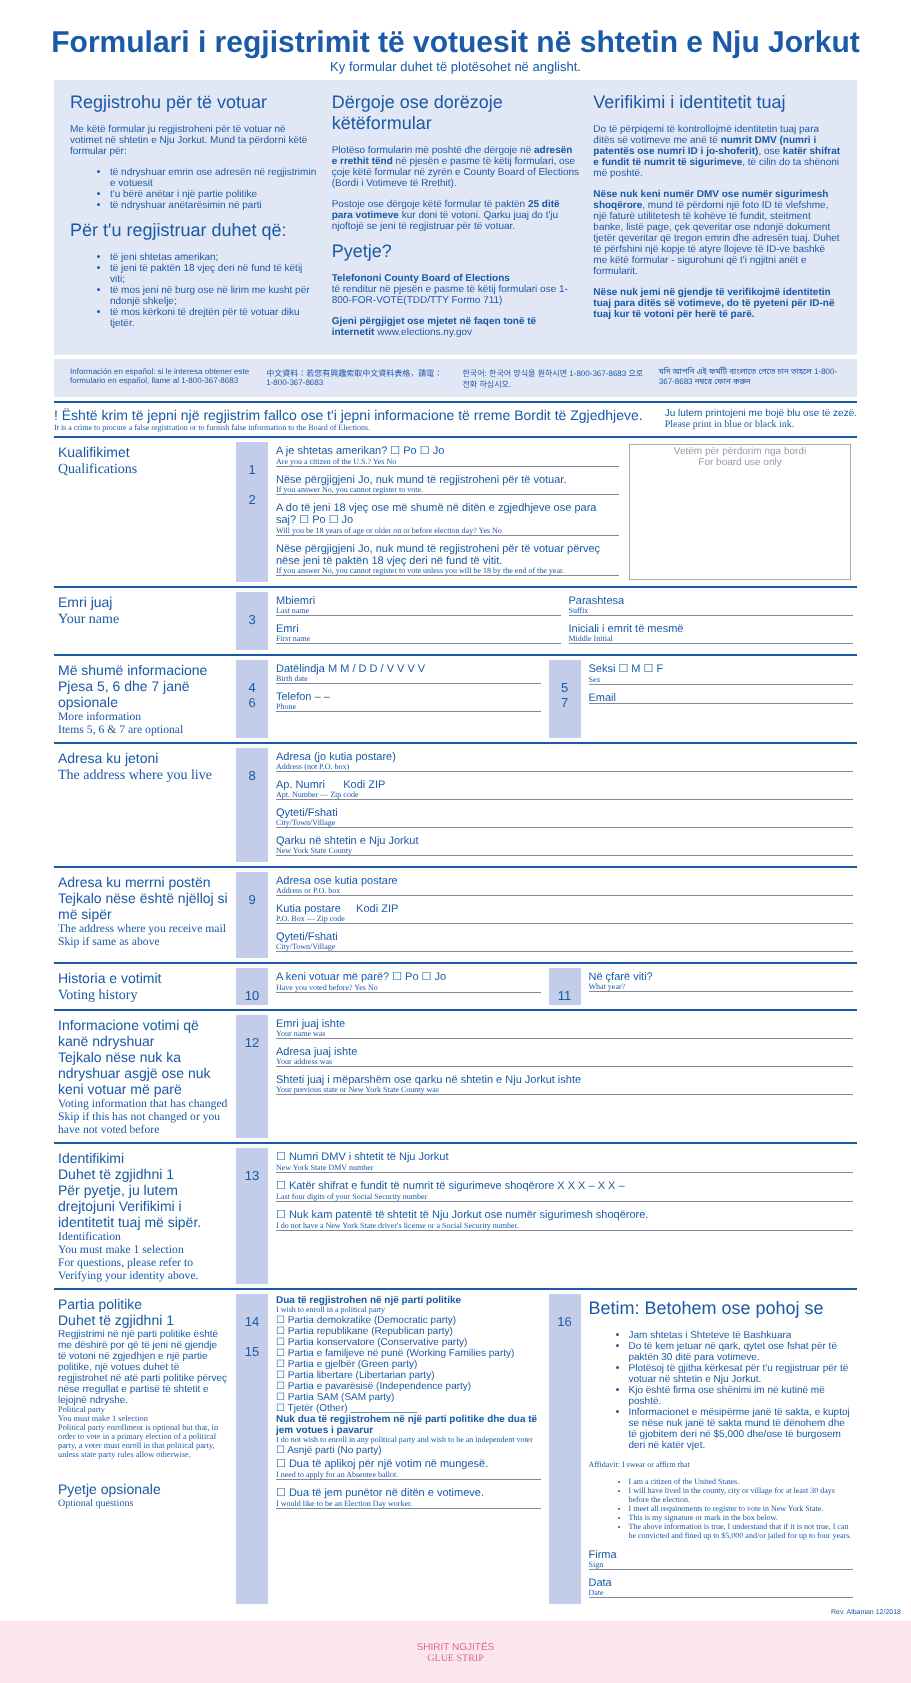Formulari i regjistrimit të votuesit në shtetin e Nju Jorkut
Ky formular duhet të plotësohet në anglisht.
Regjistrohu për të votuar
Me këtë formular ju regjistroheni për të votuar në votimet në shtetin e Nju Jorkut. Mund ta përdorni këtë formular për:
të ndryshuar emrin ose adresën në regjistrimin e votuesit
t'u bërë anëtar i një partie politike
të ndryshuar anëtarësimin në parti
Për t'u regjistruar duhet që:
të jeni shtetas amerikan;
të jeni të paktën 18 vjeç deri në fund të këtij viti;
të mos jeni në burg ose në lirim me kusht për ndonjë shkelje;
të mos kërkoni të drejtën për të votuar diku tjetër.
Dërgoje ose dorëzoje këtëformular
Plotëso formularin më poshtë dhe dërgoje në adresën e rrethit tënd në pjesën e pasme të këtij formulari, ose çoje këtë formular në zyrën e County Board of Elections (Bordi i Votimeve të Rrethit).
Postoje ose dërgoje këtë formular të paktën 25 ditë para votimeve kur doni të votoni. Qarku juaj do t'ju njoftojë se jeni të regjistruar për të votuar.
Pyetje?
Telefononi County Board of Elections
të renditur në pjesën e pasme të këtij formulari ose 1-800-FOR-VOTE(TDD/TTY Formo 711)
Gjeni përgjigjet ose mjetet në faqen tonë të internetit www.elections.ny.gov
Verifikimi i identitetit tuaj
Do të përpiqemi të kontrollojmë identitetin tuaj para ditës së votimeve me anë të numrit DMV (numri i patentës ose numri ID i jo-shoferit), ose katër shifrat e fundit të numrit të sigurimeve, të cilin do ta shënoni më poshtë.
Nëse nuk keni numër DMV ose numër sigurimesh shoqërore, mund të përdorni një foto ID të vlefshme, një faturë utilitetesh të kohëve të fundit, steitment banke, listë page, çek qeveritar ose ndonjë dokument tjetër qeveritar që tregon emrin dhe adresën tuaj. Duhet të përfshini një kopje të atyre llojeve të ID-ve bashkë me këtë formular - sigurohuni që t'i ngjitni anët e formularit.
Nëse nuk jemi në gjendje të verifikojmë identitetin tuaj para ditës së votimeve, do të pyeteni për ID-në tuaj kur të votoni për herë të parë.
Información en español: si le interesa obtener este formulario en español, llame al 1-800-367-8683
中文資料：若您有興趣索取中文資料表格，請電：1-800-367-8683
한국어: 한국어 양식을 원하시면 1-800-367-8683 으로 전화 하십시오.
যদি আপনি এই ফর্মটি বাংলাতে পেতে চান তাহলে 1-800-367-8683 নম্বরে ফোন করুন
! Është krim të jepni një regjistrim fallco ose t'i jepni informacione të rreme Bordit të Zgjedhjeve.
It is a crime to procure a false registration or to furnish false information to the Board of Elections.
Ju lutem printojeni me bojë blu ose të zezë.
Please print in blue or black ink.
Kualifikimet
Qualifications
1
2
A je shtetas amerikan? ☐ Po ☐ Jo
Are you a citizen of the U.S.? Yes No
Nëse përgjigjeni Jo, nuk mund të regjistroheni për të votuar.
If you answer No, you cannot register to vote.
A do të jeni 18 vjeç ose më shumë në ditën e zgjedhjeve ose para saj? ☐ Po ☐ Jo
Will you be 18 years of age or older on or before election day? Yes No
Nëse përgjigjeni Jo, nuk mund të regjistroheni për të votuar përveç nëse jeni të paktën 18 vjeç deri në fund të vitit.
If you answer No, you cannot register to vote unless you will be 18 by the end of the year.
Vetëm për përdorim nga bordi
For board use only
Emri juaj
Your name
3
Mbiemri
Last name
Emri
First name
Parashtesa
Suffix
Iniciali i emrit të mesmë
Middle Initial
Më shumë informacione
Pjesa 5, 6 dhe 7 janë opsionale
More information
Items 5, 6 & 7 are optional
4
6
Datëlindja M M / D D / V V V V
Birth date
Telefon – –
Phone
5
7
Seksi ☐ M ☐ F
Sex
Email
Adresa ku jetoni
The address where you live
8
Adresa (jo kutia postare)
Address (not P.O. box)
Ap. Numri Kodi ZIP
Apt. Number — Zip code
Qyteti/Fshati
City/Town/Village
Qarku në shtetin e Nju Jorkut
New York State County
Adresa ku merrni postën
Tejkalo nëse është njëlloj si më sipër
The address where you receive mail
Skip if same as above
9
Adresa ose kutia postare
Address or P.O. box
Kutia postare Kodi ZIP
P.O. Box — Zip code
Qyteti/Fshati
City/Town/Village
Historia e votimit
Voting history
10
A keni votuar më parë? ☐ Po ☐ Jo
Have you voted before? Yes No
11
Në çfarë viti?
What year?
Informacione votimi që kanë ndryshuar
Tejkalo nëse nuk ka ndryshuar asgjë ose nuk keni votuar më parë
Voting information that has changed
Skip if this has not changed or you have not voted before
12
Emri juaj ishte
Your name was
Adresa juaj ishte
Your address was
Shteti juaj i mëparshëm ose qarku në shtetin e Nju Jorkut ishte
Your previous state or New York State County was
Identifikimi
Duhet të zgjidhni 1
Për pyetje, ju lutem drejtojuni Verifikimi i identitetit tuaj më sipër.
Identification
You must make 1 selection
For questions, please refer to Verifying your identity above.
13
☐ Numri DMV i shtetit të Nju Jorkut
New York State DMV number
☐ Katër shifrat e fundit të numrit të sigurimeve shoqërore X X X – X X –
Last four digits of your Social Security number
☐ Nuk kam patentë të shtetit të Nju Jorkut ose numër sigurimesh shoqërore.
I do not have a New York State driver's license or a Social Security number.
Partia politike
Duhet të zgjidhni 1
Regjistrimi në një parti politike është me dëshirë por që të jeni në gjendje të votoni në zgjedhjen e një partie politike, një votues duhet të regjistrohet në atë parti politike përveç nëse rregullat e partisë të shtetit e lejojnë ndryshe.
Political party
You must make 1 selection
Political party enrollment is optional but that, in order to vote in a primary election of a political party, a voter must enroll in that political party, unless state party rules allow otherwise.
Pyetje opsionale
Optional questions
14
15
Dua të regjistrohen në një parti politike
I wish to enroll in a political party
☐ Partia demokratike (Democratic party)
☐ Partia republikane (Republican party)
☐ Partia konservatore (Conservative party)
☐ Partia e familjeve në punë (Working Families party)
☐ Partia e gjelbër (Green party)
☐ Partia libertare (Libertarian party)
☐ Partia e pavarësisë (Independence party)
☐ Partia SAM (SAM party)
☐ Tjetër (Other) ____________
Nuk dua të regjistrohem në një parti politike dhe dua të jem votues i pavarur
I do not wish to enroll in any political party and wish to be an independent voter
☐ Asnjë parti (No party)
☐ Dua të aplikoj për një votim në mungesë.
I need to apply for an Absentee ballot.
☐ Dua të jem punëtor në ditën e votimeve.
I would like to be an Election Day worker.
16
Betim: Betohem ose pohoj se
Jam shtetas i Shteteve të Bashkuara
Do të kem jetuar në qark, qytet ose fshat për të paktën 30 ditë para votimeve.
Plotësoj të gjitha kërkesat për t'u regjistruar për të votuar në shtetin e Nju Jorkut.
Kjo është firma ose shënimi im në kutinë më poshtë.
Informacionet e mësipërme janë të sakta, e kuptoj se nëse nuk janë të sakta mund të dënohem dhe të gjobitem deri në $5,000 dhe/ose të burgosem deri në katër vjet.
Affidavit: I swear or affirm that
I am a citizen of the United States.
I will have lived in the county, city or village for at least 30 days before the election.
I meet all requirements to register to vote in New York State.
This is my signature or mark in the box below.
The above information is true, I understand that if it is not true, I can be convicted and fined up to $5,000 and/or jailed for up to four years.
Firma
Sign
Data
Date
Rev. Albanian 12/2018
SHIRIT NGJITËS
GLUE STRIP